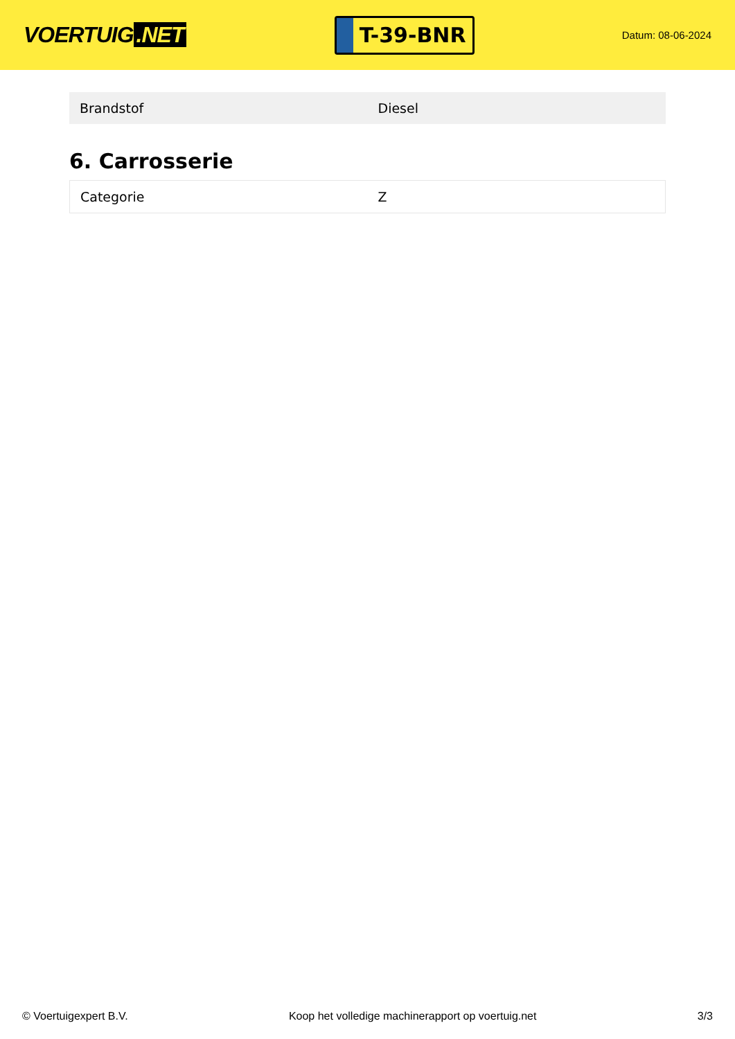VOERTUIG.NET
T-39-BNR
Datum: 08-06-2024
| Brandstof | Diesel |
6. Carrosserie
| Categorie | Z |
© Voertuigexpert B.V. Koop het volledige machinerapport op voertuig.net 3/3